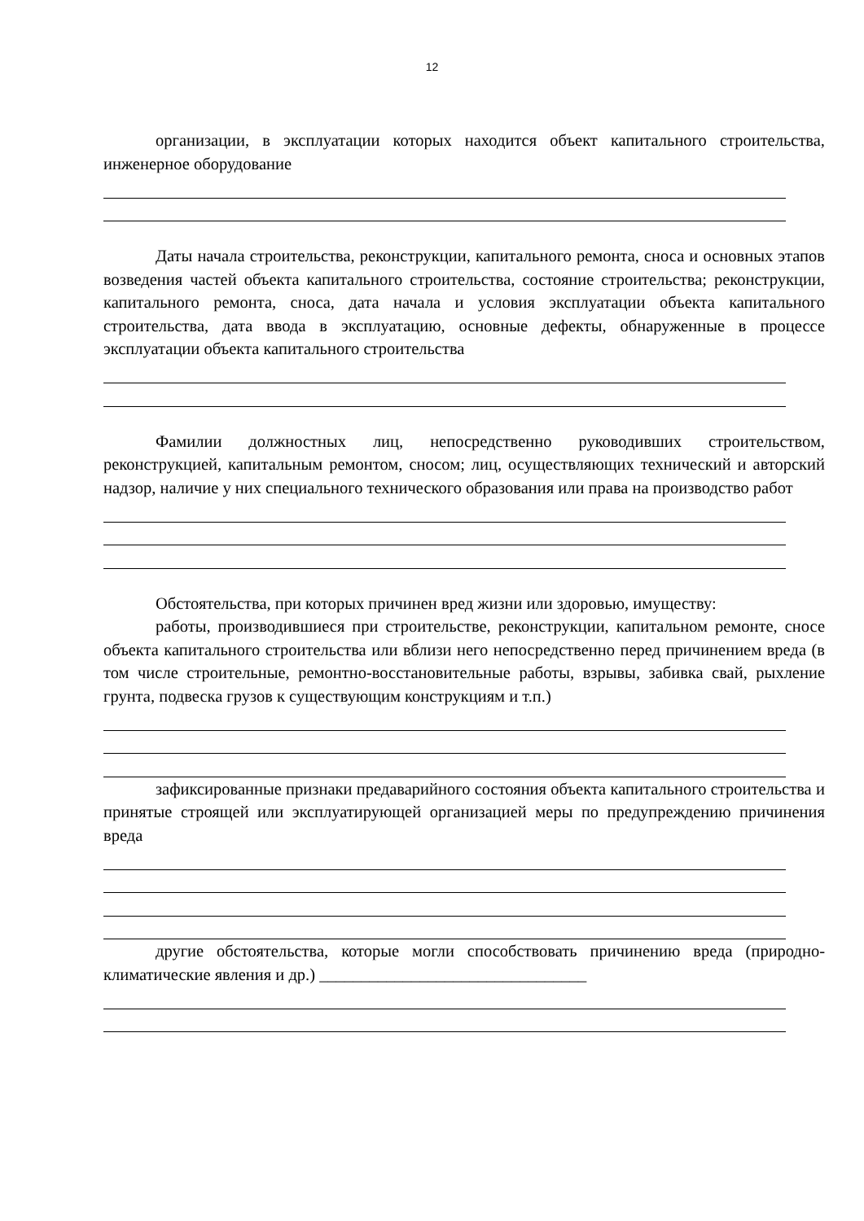12
организации, в эксплуатации которых находится объект капитального строительства, инженерное оборудование
Даты начала строительства, реконструкции, капитального ремонта, сноса и основных этапов возведения частей объекта капитального строительства, состояние строительства; реконструкции, капитального ремонта, сноса, дата начала и условия эксплуатации объекта капитального строительства, дата ввода в эксплуатацию, основные дефекты, обнаруженные в процессе эксплуатации объекта капитального строительства
Фамилии должностных лиц, непосредственно руководивших строительством, реконструкцией, капитальным ремонтом, сносом; лиц, осуществляющих технический и авторский надзор, наличие у них специального технического образования или права на производство работ
Обстоятельства, при которых причинен вред жизни или здоровью, имуществу:
работы, производившиеся при строительстве, реконструкции, капитальном ремонте, сносе объекта капитального строительства или вблизи него непосредственно перед причинением вреда (в том числе строительные, ремонтно-восстановительные работы, взрывы, забивка свай, рыхление грунта, подвеска грузов к существующим конструкциям и т.п.)
зафиксированные признаки предаварийного состояния объекта капитального строительства и принятые строящей или эксплуатирующей организацией меры по предупреждению причинения вреда
другие обстоятельства, которые могли способствовать причинению вреда (природно-климатические явления и др.) ________________________________